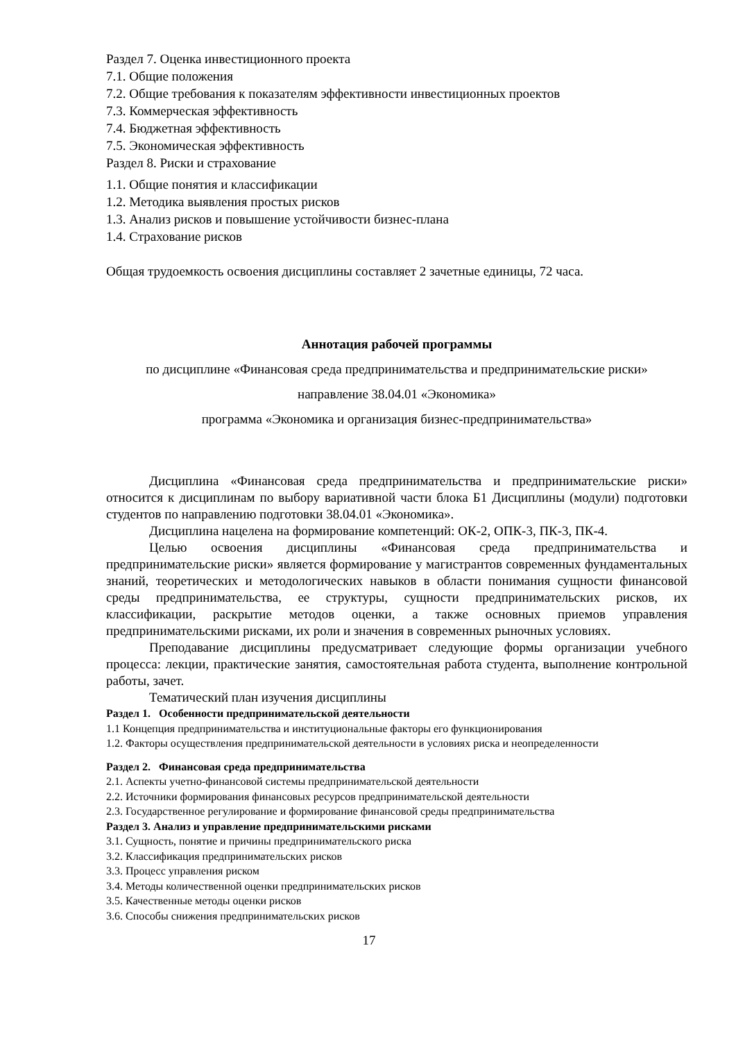Раздел 7. Оценка инвестиционного проекта
7.1. Общие положения
7.2. Общие требования к показателям эффективности инвестиционных проектов
7.3. Коммерческая эффективность
7.4. Бюджетная эффективность
7.5. Экономическая эффективность
Раздел 8. Риски и страхование
1.1. Общие понятия и классификации
1.2. Методика выявления простых рисков
1.3. Анализ рисков и повышение устойчивости бизнес-плана
1.4. Страхование рисков
Общая трудоемкость освоения дисциплины составляет 2 зачетные единицы, 72 часа.
Аннотация рабочей программы
по дисциплине «Финансовая среда предпринимательства и предпринимательские риски»
направление 38.04.01 «Экономика»
программа «Экономика и организация бизнес-предпринимательства»
Дисциплина «Финансовая среда предпринимательства и предпринимательские риски» относится к дисциплинам по выбору вариативной части блока Б1 Дисциплины (модули) подготовки студентов по направлению подготовки 38.04.01 «Экономика».
Дисциплина нацелена на формирование компетенций: ОК-2, ОПК-3, ПК-3, ПК-4.
Целью освоения дисциплины «Финансовая среда предпринимательства и предпринимательские риски» является формирование у магистрантов современных фундаментальных знаний, теоретических и методологических навыков в области понимания сущности финансовой среды предпринимательства, ее структуры, сущности предпринимательских рисков, их классификации, раскрытие методов оценки, а также основных приемов управления предпринимательскими рисками, их роли и значения в современных рыночных условиях.
Преподавание дисциплины предусматривает следующие формы организации учебного процесса: лекции, практические занятия, самостоятельная работа студента, выполнение контрольной работы, зачет.
Тематический план изучения дисциплины
Раздел 1. Особенности предпринимательской деятельности
1.1 Концепция предпринимательства и институциональные факторы его функционирования
1.2. Факторы осуществления предпринимательской деятельности в условиях риска и неопределенности
Раздел 2. Финансовая среда предпринимательства
2.1. Аспекты учетно-финансовой системы предпринимательской деятельности
2.2. Источники формирования финансовых ресурсов предпринимательской деятельности
2.3. Государственное регулирование и формирование финансовой среды предпринимательства
Раздел 3. Анализ и управление предпринимательскими рисками
3.1. Сущность, понятие и причины предпринимательского риска
3.2. Классификация предпринимательских рисков
3.3. Процесс управления риском
3.4. Методы количественной оценки предпринимательских рисков
3.5. Качественные методы оценки рисков
3.6. Способы снижения предпринимательских рисков
17